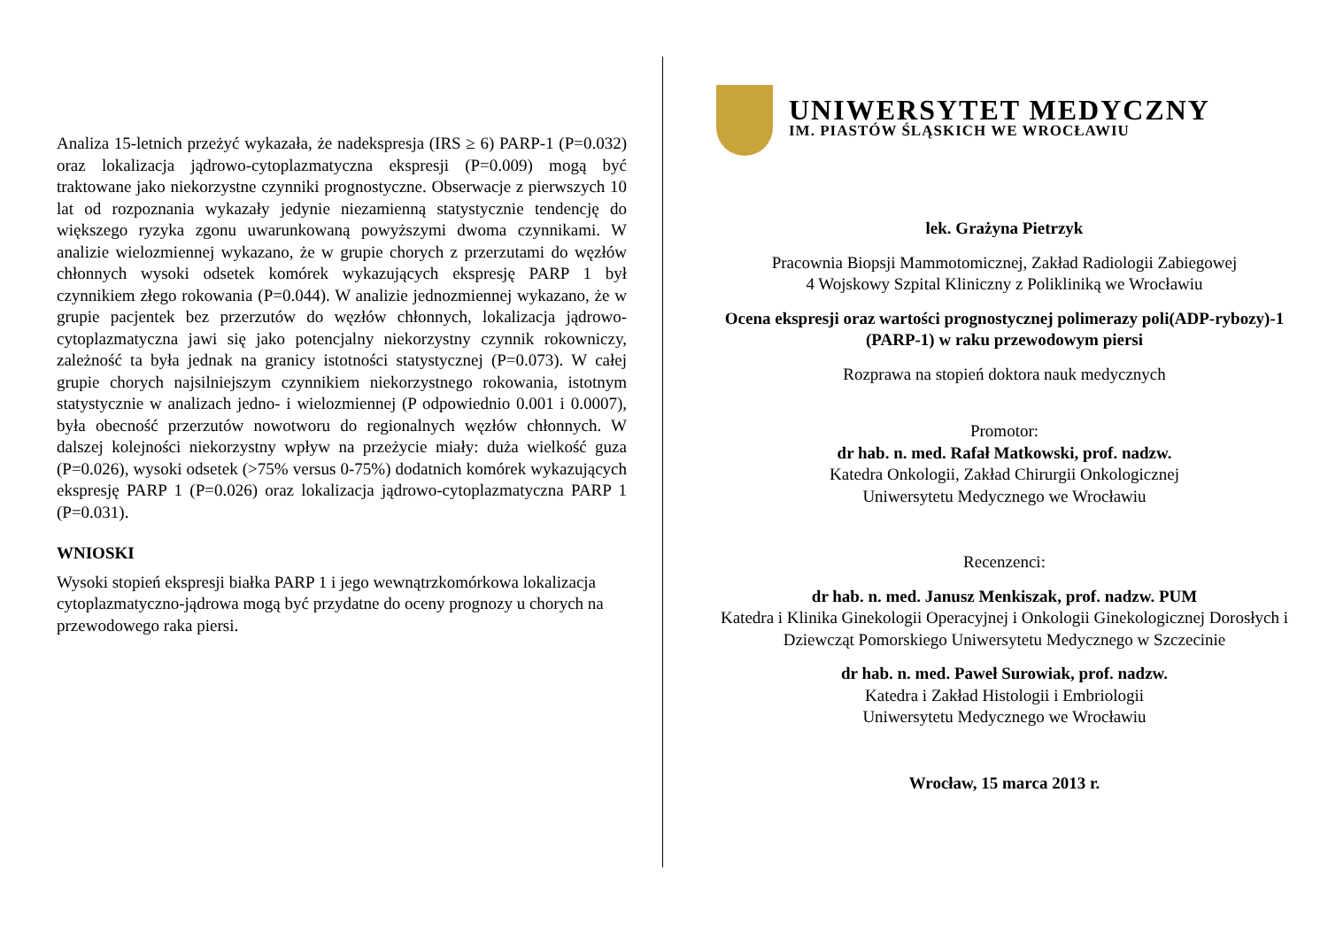Analiza 15-letnich przeżyć wykazała, że nadekspresja (IRS ≥ 6) PARP-1 (P=0.032) oraz lokalizacja jądrowo-cytoplazmatyczna ekspresji (P=0.009) mogą być traktowane jako niekorzystne czynniki prognostyczne. Obserwacje z pierwszych 10 lat od rozpoznania wykazały jedynie niezamienną statystycznie tendencję do większego ryzyka zgonu uwarunkowaną powyższymi dwoma czynnikami. W analizie wielozmiennej wykazano, że w grupie chorych z przerzutami do węzłów chłonnych wysoki odsetek komórek wykazujących ekspresję PARP 1 był czynnikiem złego rokowania (P=0.044). W analizie jednozmiennej wykazano, że w grupie pacjentek bez przerzutów do węzłów chłonnych, lokalizacja jądrowo-cytoplazmatyczna jawi się jako potencjalny niekorzystny czynnik rokowniczy, zależność ta była jednak na granicy istotności statystycznej (P=0.073). W całej grupie chorych najsilniejszym czynnikiem niekorzystnego rokowania, istotnym statystycznie w analizach jedno- i wielozmiennej (P odpowiednio 0.001 i 0.0007), była obecność przerzutów nowotworu do regionalnych węzłów chłonnych. W dalszej kolejności niekorzystny wpływ na przeżycie miały: duża wielkość guza (P=0.026), wysoki odsetek (>75% versus 0-75%) dodatnich komórek wykazujących ekspresję PARP 1 (P=0.026) oraz lokalizacja jądrowo-cytoplazmatyczna PARP 1 (P=0.031).
WNIOSKI
Wysoki stopień ekspresji białka PARP 1 i jego wewnątrzkomórkowa lokalizacja cytoplazmatyczno-jądrowa mogą być przydatne do oceny prognozy u chorych na przewodowego raka piersi.
UNIWERSYTET MEDYCZNY
IM. PIASTÓW ŚLĄSKICH WE WROCŁAWIU
lek. Grażyna Pietrzyk
Pracownia Biopsji Mammotomicznej, Zakład Radiologii Zabiegowej
4 Wojskowy Szpital Kliniczny z Polikliniką we Wrocławiu
Ocena ekspresji oraz wartości prognostycznej polimerazy poli(ADP-rybozy)-1 (PARP-1) w raku przewodowym piersi
Rozprawa na stopień doktora nauk medycznych
Promotor:
dr hab. n. med. Rafał Matkowski, prof. nadzw.
Katedra Onkologii, Zakład Chirurgii Onkologicznej
Uniwersytetu Medycznego we Wrocławiu
Recenzenci:
dr hab. n. med. Janusz Menkiszak, prof. nadzw. PUM
Katedra i Klinika Ginekologii Operacyjnej i Onkologii Ginekologicznej Dorosłych i Dziewcząt Pomorskiego Uniwersytetu Medycznego w Szczecinie
dr hab. n. med. Paweł Surowiak, prof. nadzw.
Katedra i Zakład Histologii i Embriologii
Uniwersytetu Medycznego we Wrocławiu
Wrocław, 15 marca 2013 r.